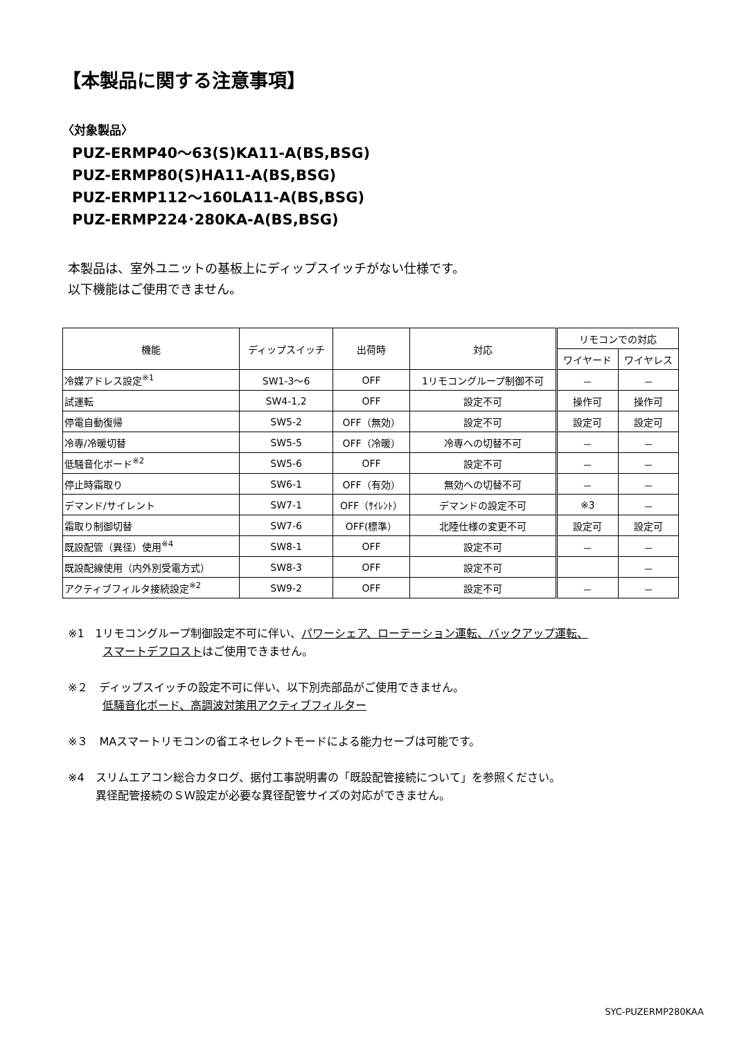【本製品に関する注意事項】
〈対象製品〉
PUZ-ERMP40～63(S)KA11-A(BS,BSG)
PUZ-ERMP80(S)HA11-A(BS,BSG)
PUZ-ERMP112～160LA11-A(BS,BSG)
PUZ-ERMP224･280KA-A(BS,BSG)
本製品は、室外ユニットの基板上にディップスイッチがない仕様です。
以下機能はご使用できません。
| 機能 | ディップスイッチ | 出荷時 | 対応 | リモコンでの対応 | |
| --- | --- | --- | --- | --- | --- |
| | | | | ワイヤード | ワイヤレス |
| 冷媒アドレス設定<sup>※1</sup> | SW1-3～6 | OFF | 1リモコングループ制御不可 | － | － |
| 試運転 | SW4-1,2 | OFF | 設定不可 | 操作可 | 操作可 |
| 停電自動復帰 | SW5-2 | OFF（無効） | 設定不可 | 設定可 | 設定可 |
| 冷専/冷暖切替 | SW5-5 | OFF（冷暖） | 冷専への切替不可 | － | － |
| 低騒音化ボード<sup>※2</sup> | SW5-6 | OFF | 設定不可 | － | － |
| 停止時霜取り | SW6-1 | OFF（有効） | 無効への切替不可 | － | － |
| デマンド/サイレント | SW7-1 | OFF（ｻｲﾚﾝﾄ） | デマンドの設定不可 | ※3 | － |
| 霜取り制御切替 | SW7-6 | OFF(標準） | 北陸仕様の変更不可 | 設定可 | 設定可 |
| 既設配管（異径）使用<sup>※4</sup> | SW8-1 | OFF | 設定不可 | － | － |
| 既設配線使用（内外別受電方式） | SW8-3 | OFF | 設定不可 | | － |
| アクティブフィルタ接続設定<sup>※2</sup> | SW9-2 | OFF | 設定不可 | － | － |
※1　1リモコングループ制御設定不可に伴い、パワーシェア、ローテーション運転、バックアップ運転、
スマートデフロストはご使用できません。
※２　ディップスイッチの設定不可に伴い、以下別売部品がご使用できません。
低騒音化ボード、高調波対策用アクティブフィルター
※３　MAスマートリモコンの省エネセレクトモードによる能力セーブは可能です。
※4　スリムエアコン総合カタログ、据付工事説明書の「既設配管接続について」を参照ください。
異径配管接続のＳＷ設定が必要な異径配管サイズの対応ができません。
SYC-PUZERMP280KAA